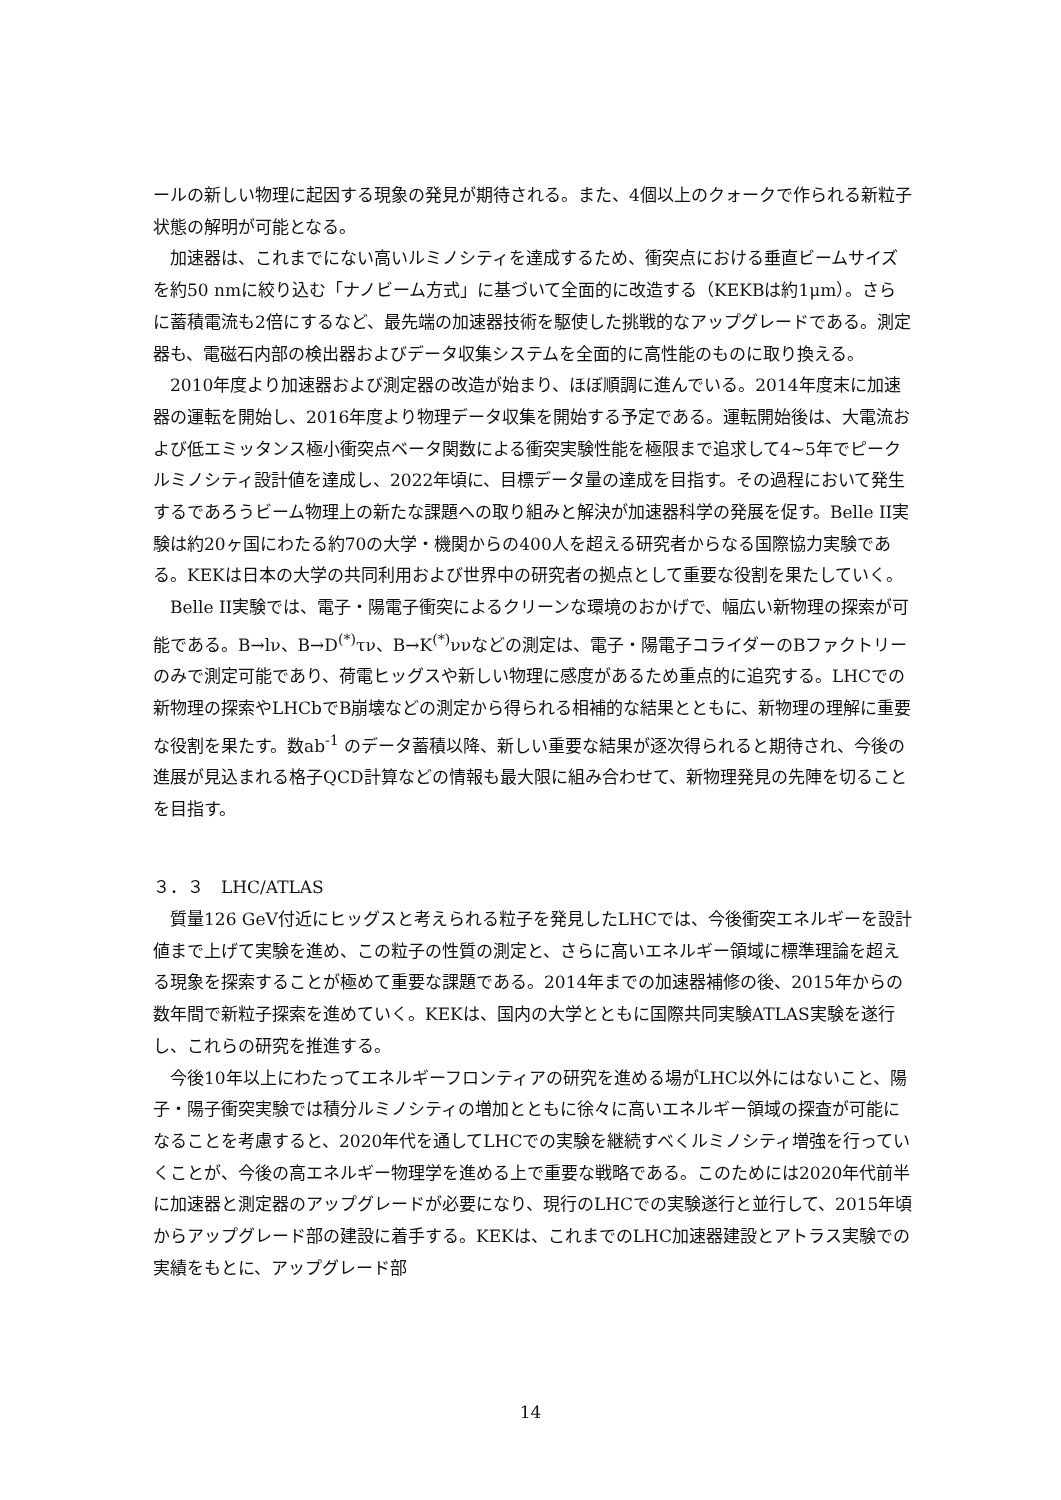ールの新しい物理に起因する現象の発見が期待される。また、4個以上のクォークで作られる新粒子状態の解明が可能となる。
加速器は、これまでにない高いルミノシティを達成するため、衝突点における垂直ビームサイズを約50 nmに絞り込む「ナノビーム方式」に基づいて全面的に改造する（KEKBは約1μm）。さらに蓄積電流も2倍にするなど、最先端の加速器技術を駆使した挑戦的なアップグレードである。測定器も、電磁石内部の検出器およびデータ収集システムを全面的に高性能のものに取り換える。
2010年度より加速器および測定器の改造が始まり、ほぼ順調に進んでいる。2014年度末に加速器の運転を開始し、2016年度より物理データ収集を開始する予定である。運転開始後は、大電流および低エミッタンス極小衝突点ベータ関数による衝突実験性能を極限まで追求して4~5年でピークルミノシティ設計値を達成し、2022年頃に、目標データ量の達成を目指す。その過程において発生するであろうビーム物理上の新たな課題への取り組みと解決が加速器科学の発展を促す。Belle II実験は約20ヶ国にわたる約70の大学・機関からの400人を超える研究者からなる国際協力実験である。KEKは日本の大学の共同利用および世界中の研究者の拠点として重要な役割を果たしていく。
Belle II実験では、電子・陽電子衝突によるクリーンな環境のおかげで、幅広い新物理の探索が可能である。B→lν、B→D<sup>(*)</sup>τν、B→K<sup>(*)</sup>ννなどの測定は、電子・陽電子コライダーのBファクトリーのみで測定可能であり、荷電ヒッグスや新しい物理に感度があるため重点的に追究する。LHCでの新物理の探索やLHCbでB崩壊などの測定から得られる相補的な結果とともに、新物理の理解に重要な役割を果たす。数ab<sup>-1</sup> のデータ蓄積以降、新しい重要な結果が逐次得られると期待され、今後の進展が見込まれる格子QCD計算などの情報も最大限に組み合わせて、新物理発見の先陣を切ることを目指す。
３．３　LHC/ATLAS
質量126 GeV付近にヒッグスと考えられる粒子を発見したLHCでは、今後衝突エネルギーを設計値まで上げて実験を進め、この粒子の性質の測定と、さらに高いエネルギー領域に標準理論を超える現象を探索することが極めて重要な課題である。2014年までの加速器補修の後、2015年からの数年間で新粒子探索を進めていく。KEKは、国内の大学とともに国際共同実験ATLAS実験を遂行し、これらの研究を推進する。
今後10年以上にわたってエネルギーフロンティアの研究を進める場がLHC以外にはないこと、陽子・陽子衝突実験では積分ルミノシティの増加とともに徐々に高いエネルギー領域の探査が可能になることを考慮すると、2020年代を通してLHCでの実験を継続すべくルミノシティ増強を行っていくことが、今後の高エネルギー物理学を進める上で重要な戦略である。このためには2020年代前半に加速器と測定器のアップグレードが必要になり、現行のLHCでの実験遂行と並行して、2015年頃からアップグレード部の建設に着手する。KEKは、これまでのLHC加速器建設とアトラス実験での実績をもとに、アップグレード部
14